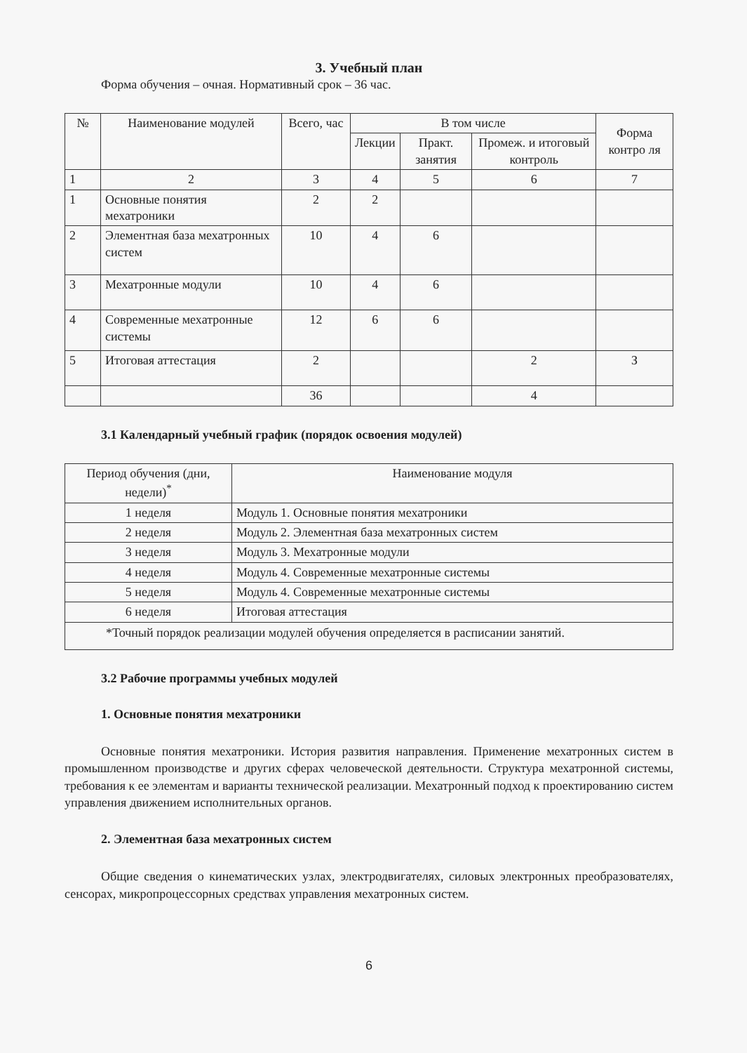3. Учебный план
Форма обучения – очная. Нормативный срок – 36 час.
| № | Наименование модулей | Всего, час | В том числе | | | Форма контро ля |
| --- | --- | --- | --- | --- | --- | --- |
| | | | Лекции | Практ. занятия | Промеж. и итоговый контроль | |
| 1 | 2 | 3 | 4 | 5 | 6 | 7 |
| 1 | Основные понятия мехатроники | 2 | 2 | | | |
| 2 | Элементная база мехатронных систем | 10 | 4 | 6 | | |
| 3 | Мехатронные модули | 10 | 4 | 6 | | |
| 4 | Современные мехатронные системы | 12 | 6 | 6 | | |
| 5 | Итоговая аттестация | 2 | | | 2 | З |
| | | 36 | | | 4 | |
3.1 Календарный учебный график (порядок освоения модулей)
| Период обучения (дни, недели)<sup>*</sup> | Наименование модуля |
| --- | --- |
| 1 неделя | Модуль 1. Основные понятия мехатроники |
| 2 неделя | Модуль 2. Элементная база мехатронных систем |
| 3 неделя | Модуль 3. Мехатронные модули |
| 4 неделя | Модуль 4. Современные мехатронные системы |
| 5 неделя | Модуль 4. Современные мехатронные системы |
| 6 неделя | Итоговая аттестация |
| *Точный порядок реализации модулей обучения определяется в расписании занятий. | |
3.2 Рабочие программы учебных модулей
1. Основные понятия мехатроники
Основные понятия мехатроники. История развития направления. Применение мехатронных систем в промышленном производстве и других сферах человеческой деятельности. Структура мехатронной системы, требования к ее элементам и варианты технической реализации. Мехатронный подход к проектированию систем управления движением исполнительных органов.
2. Элементная база мехатронных систем
Общие сведения о кинематических узлах, электродвигателях, силовых электронных преобразователях, сенсорах, микропроцессорных средствах управления мехатронных систем.
6